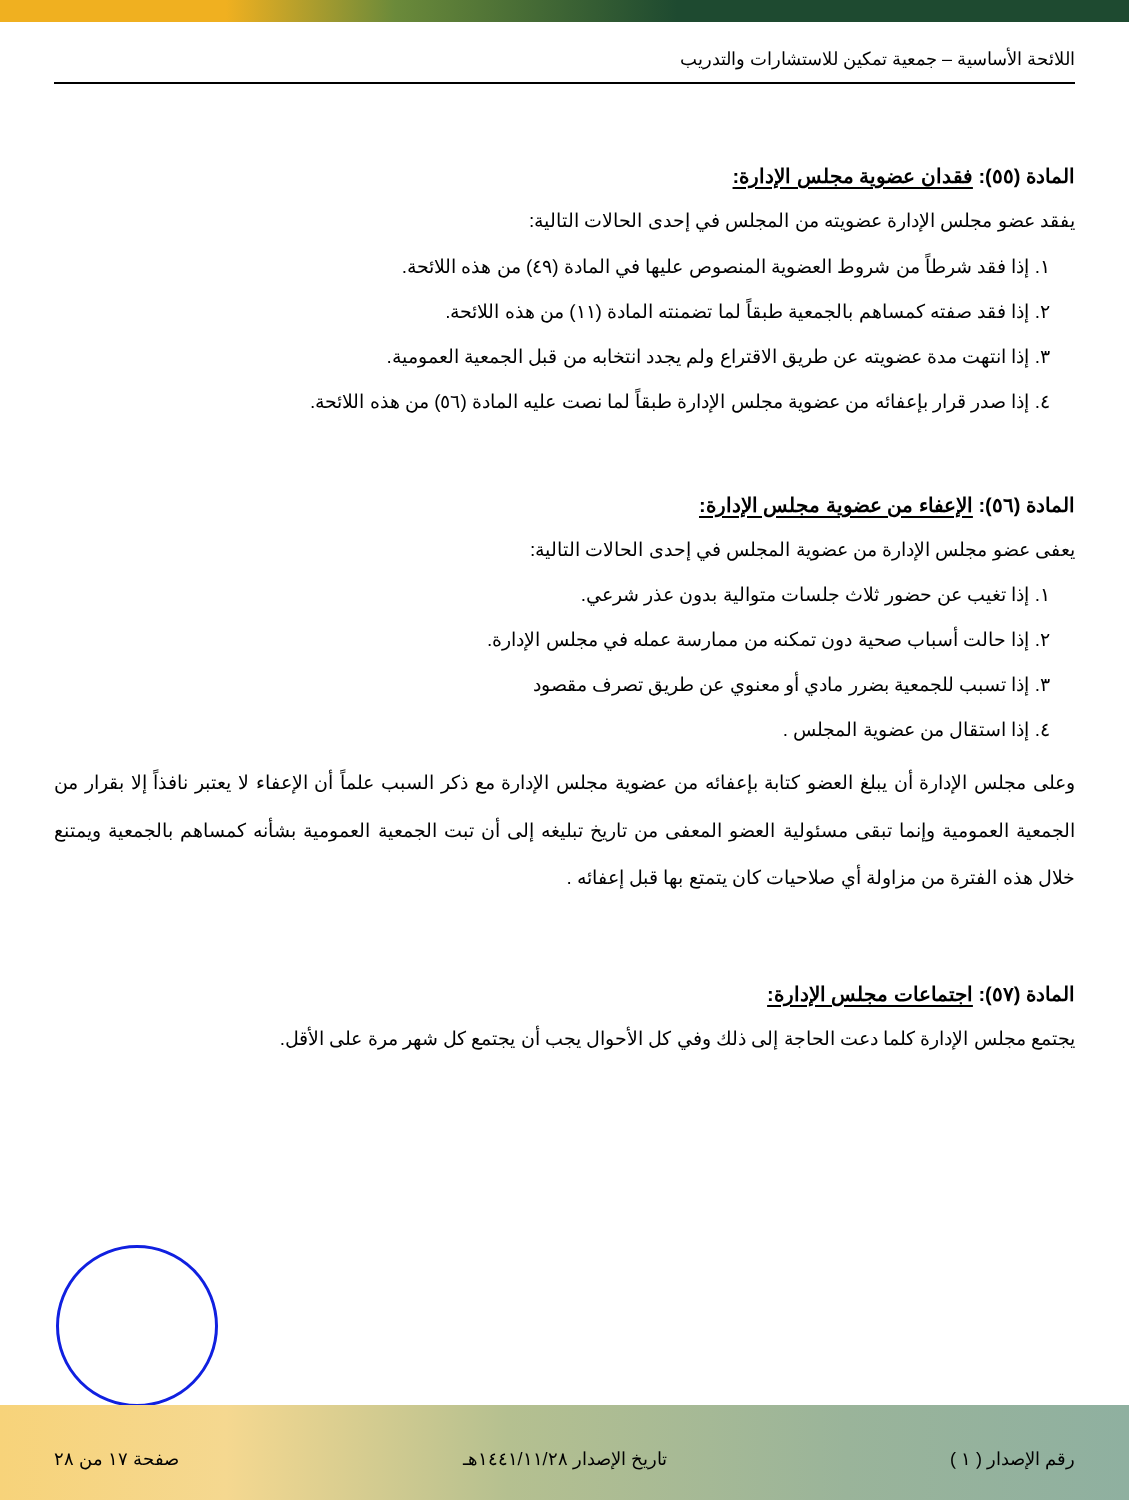اللائحة الأساسية – جمعية تمكين للاستشارات والتدريب
المادة (٥٥): فقدان عضوية مجلس الإدارة:
يفقد عضو مجلس الإدارة عضويته من المجلس في إحدى الحالات التالية:
١. إذا فقد شرطاً من شروط العضوية المنصوص عليها في المادة (٤٩) من هذه اللائحة.
٢. إذا فقد صفته كمساهم بالجمعية طبقاً لما تضمنته المادة (١١) من هذه اللائحة.
٣. إذا انتهت مدة عضويته عن طريق الاقتراع ولم يجدد انتخابه من قبل الجمعية العمومية.
٤. إذا صدر قرار بإعفائه من عضوية مجلس الإدارة طبقاً لما نصت عليه المادة (٥٦) من هذه اللائحة.
المادة (٥٦): الإعفاء من عضوية مجلس الإدارة:
يعفى عضو مجلس الإدارة من عضوية المجلس في إحدى الحالات التالية:
١. إذا تغيب عن حضور ثلاث جلسات متوالية بدون عذر شرعي.
٢. إذا حالت أسباب صحية دون تمكنه من ممارسة عمله في مجلس الإدارة.
٣. إذا تسبب للجمعية بضرر مادي أو معنوي عن طريق تصرف مقصود
٤. إذا استقال من عضوية المجلس .
وعلى مجلس الإدارة أن يبلغ العضو كتابة بإعفائه من عضوية مجلس الإدارة مع ذكر السبب علماً أن الإعفاء لا يعتبر نافذاً إلا بقرار من الجمعية العمومية وإنما تبقى مسئولية العضو المعفى من تاريخ تبليغه إلى أن تبت الجمعية العمومية بشأنه كمساهم بالجمعية ويمتنع خلال هذه الفترة من مزاولة أي صلاحيات كان يتمتع بها قبل إعفائه .
المادة (٥٧): اجتماعات مجلس الإدارة:
يجتمع مجلس الإدارة كلما دعت الحاجة إلى ذلك وفي كل الأحوال يجب أن يجتمع كل شهر مرة على الأقل.
رقم الإصدار ( ١ ) تاريخ الإصدار ١٤٤١/١١/٢٨هـ صفحة ١٧ من ٢٨